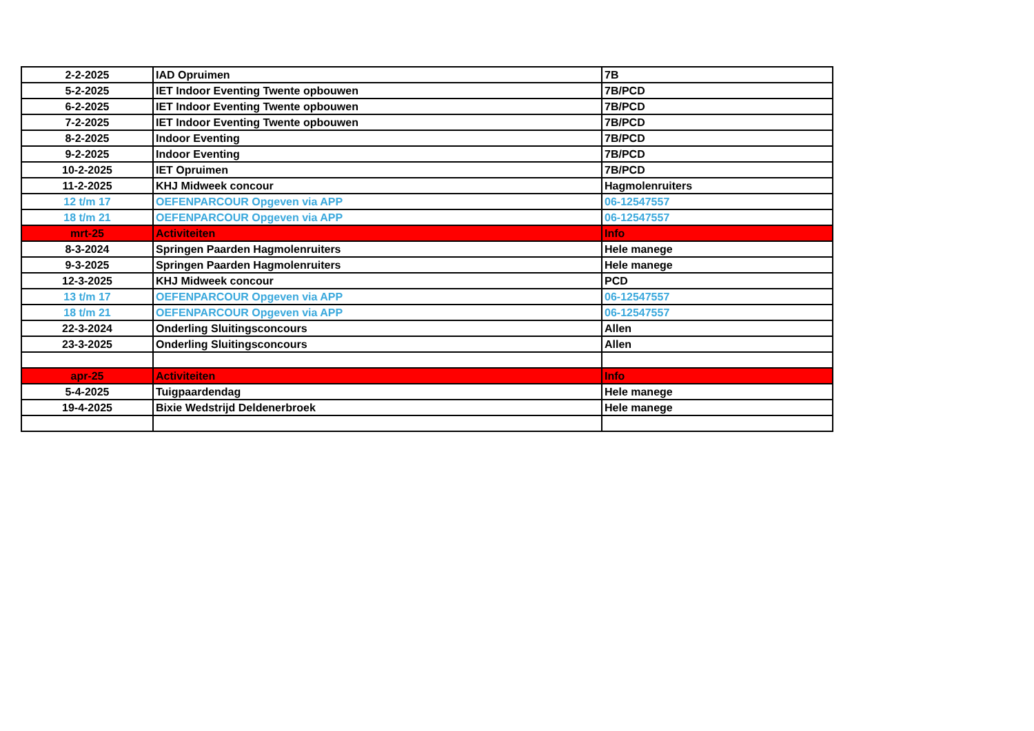| 2-2-2025 | IAD Opruimen | 7B |
| 5-2-2025 | IET Indoor Eventing Twente opbouwen | 7B/PCD |
| 6-2-2025 | IET Indoor Eventing Twente opbouwen | 7B/PCD |
| 7-2-2025 | IET Indoor Eventing Twente opbouwen | 7B/PCD |
| 8-2-2025 | Indoor Eventing | 7B/PCD |
| 9-2-2025 | Indoor Eventing | 7B/PCD |
| 10-2-2025 | IET Opruimen | 7B/PCD |
| 11-2-2025 | KHJ Midweek concour | Hagmolenruiters |
| 12 t/m 17 | OEFENPARCOUR Opgeven via APP | 06-12547557 |
| 18 t/m 21 | OEFENPARCOUR Opgeven via APP | 06-12547557 |
| mrt-25 | Activiteiten | Info |
| 8-3-2024 | Springen Paarden Hagmolenruiters | Hele manege |
| 9-3-2025 | Springen Paarden Hagmolenruiters | Hele manege |
| 12-3-2025 | KHJ Midweek concour | PCD |
| 13 t/m 17 | OEFENPARCOUR Opgeven via APP | 06-12547557 |
| 18 t/m 21 | OEFENPARCOUR Opgeven via APP | 06-12547557 |
| 22-3-2024 | Onderling Sluitingsconcours | Allen |
| 23-3-2025 | Onderling Sluitingsconcours | Allen |
| apr-25 | Activiteiten | Info |
| 5-4-2025 | Tuigpaardendag | Hele manege |
| 19-4-2025 | Bixie Wedstrijd Deldenerbroek | Hele manege |